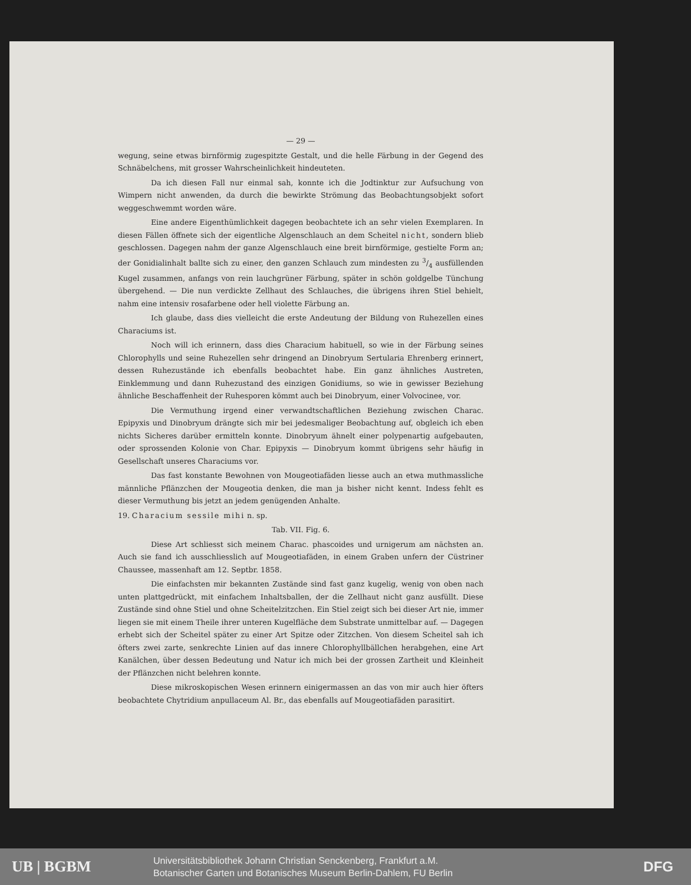— 29 —
wegung, seine etwas birnförmig zugespitzte Gestalt, und die helle Färbung in der Gegend des Schnäbelchens, mit grosser Wahrscheinlichkeit hindeuteten.
Da ich diesen Fall nur einmal sah, konnte ich die Jodtinktur zur Aufsuchung von Wimpern nicht anwenden, da durch die bewirkte Strömung das Beobachtungsobjekt sofort weggeschwemmt worden wäre.
Eine andere Eigenthümlichkeit dagegen beobachtete ich an sehr vielen Exemplaren. In diesen Fällen öffnete sich der eigentliche Algenschlauch an dem Scheitel nicht, sondern blieb geschlossen. Dagegen nahm der ganze Algenschlauch eine breit birnförmige, gestielte Form an; der Gonidialinhalt ballte sich zu einer, den ganzen Schlauch zum mindesten zu 3/4 ausfüllenden Kugel zusammen, anfangs von rein lauchgrüner Färbung, später in schön goldgelbe Tünchung übergehend. — Die nun verdickte Zellhaut des Schlauches, die übrigens ihren Stiel behielt, nahm eine intensiv rosafarbene oder hell violette Färbung an.
Ich glaube, dass dies vielleicht die erste Andeutung der Bildung von Ruhezellen eines Characiums ist.
Noch will ich erinnern, dass dies Characium habituell, so wie in der Färbung seines Chlorophylls und seine Ruhezellen sehr dringend an Dinobryum Sertularia Ehrenberg erinnert, dessen Ruhezustände ich ebenfalls beobachtet habe. Ein ganz ähnliches Austreten, Einklemmung und dann Ruhezustand des einzigen Gonidiums, so wie in gewisser Beziehung ähnliche Beschaffenheit der Ruhesporen kömmt auch bei Dinobryum, einer Volvocinee, vor.
Die Vermuthung irgend einer verwandtschaftlichen Beziehung zwischen Charac. Epipyxis und Dinobryum drängte sich mir bei jedesmaliger Beobachtung auf, obgleich ich eben nichts Sicheres darüber ermitteln konnte. Dinobryum ähnelt einer polypenartig aufgebauten, oder sprossenden Kolonie von Char. Epipyxis — Dinobryum kommt übrigens sehr häufig in Gesellschaft unseres Characiums vor.
Das fast konstante Bewohnen von Mougeotiafäden liesse auch an etwa muthmassliche männliche Pflänzchen der Mougeotia denken, die man ja bisher nicht kennt. Indess fehlt es dieser Vermuthung bis jetzt an jedem genügenden Anhalte.
19. Characium sessile mihi n. sp.
Tab. VII. Fig. 6.
Diese Art schliesst sich meinem Charac. phascoides und urnigerum am nächsten an. Auch sie fand ich ausschliesslich auf Mougeotiafäden, in einem Graben unfern der Cüstriner Chaussee, massenhaft am 12. Septbr. 1858.
Die einfachsten mir bekannten Zustände sind fast ganz kugelig, wenig von oben nach unten plattgedrückt, mit einfachem Inhaltsballen, der die Zellhaut nicht ganz ausfüllt. Diese Zustände sind ohne Stiel und ohne Scheitelzitzchen. Ein Stiel zeigt sich bei dieser Art nie, immer liegen sie mit einem Theile ihrer unteren Kugelfläche dem Substrate unmittelbar auf. — Dagegen erhebt sich der Scheitel später zu einer Art Spitze oder Zitzchen. Von diesem Scheitel sah ich öfters zwei zarte, senkrechte Linien auf das innere Chlorophyllbällchen herabgehen, eine Art Kanälchen, über dessen Bedeutung und Natur ich mich bei der grossen Zartheit und Kleinheit der Pflänzchen nicht belehren konnte.
Diese mikroskopischen Wesen erinnern einigermassen an das von mir auch hier öfters beobachtete Chytridium anpullaceum Al. Br., das ebenfalls auf Mougeotiafäden parasitirt.
UB | BGBM
Universitätsbibliothek Johann Christian Senckenberg, Frankfurt a.M.
Botanischer Garten und Botanisches Museum Berlin-Dahlem, FU Berlin
DFG